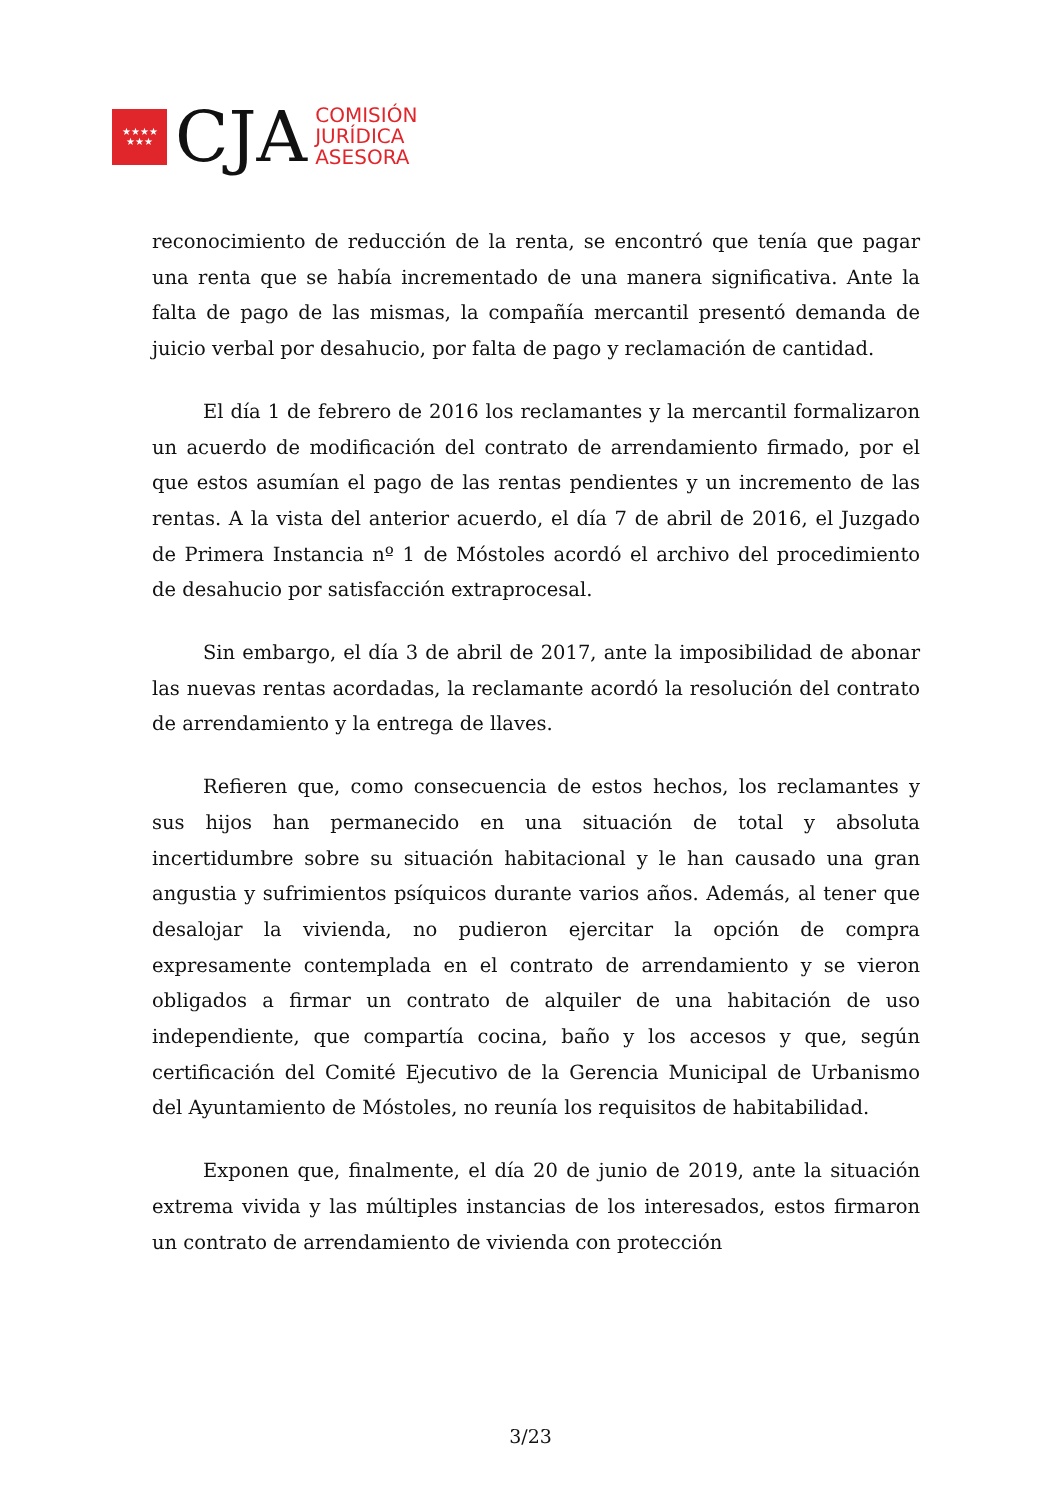★★★★
★★★
CJA
COMISIÓN
JURÍDICA
ASESORA
reconocimiento de reducción de la renta, se encontró que tenía que pagar una renta que se había incrementado de una manera significativa. Ante la falta de pago de las mismas, la compañía mercantil presentó demanda de juicio verbal por desahucio, por falta de pago y reclamación de cantidad.
El día 1 de febrero de 2016 los reclamantes y la mercantil formalizaron un acuerdo de modificación del contrato de arrendamiento firmado, por el que estos asumían el pago de las rentas pendientes y un incremento de las rentas. A la vista del anterior acuerdo, el día 7 de abril de 2016, el Juzgado de Primera Instancia nº 1 de Móstoles acordó el archivo del procedimiento de desahucio por satisfacción extraprocesal.
Sin embargo, el día 3 de abril de 2017, ante la imposibilidad de abonar las nuevas rentas acordadas, la reclamante acordó la resolución del contrato de arrendamiento y la entrega de llaves.
Refieren que, como consecuencia de estos hechos, los reclamantes y sus hijos han permanecido en una situación de total y absoluta incertidumbre sobre su situación habitacional y le han causado una gran angustia y sufrimientos psíquicos durante varios años. Además, al tener que desalojar la vivienda, no pudieron ejercitar la opción de compra expresamente contemplada en el contrato de arrendamiento y se vieron obligados a firmar un contrato de alquiler de una habitación de uso independiente, que compartía cocina, baño y los accesos y que, según certificación del Comité Ejecutivo de la Gerencia Municipal de Urbanismo del Ayuntamiento de Móstoles, no reunía los requisitos de habitabilidad.
Exponen que, finalmente, el día 20 de junio de 2019, ante la situación extrema vivida y las múltiples instancias de los interesados, estos firmaron un contrato de arrendamiento de vivienda con protección
3/23